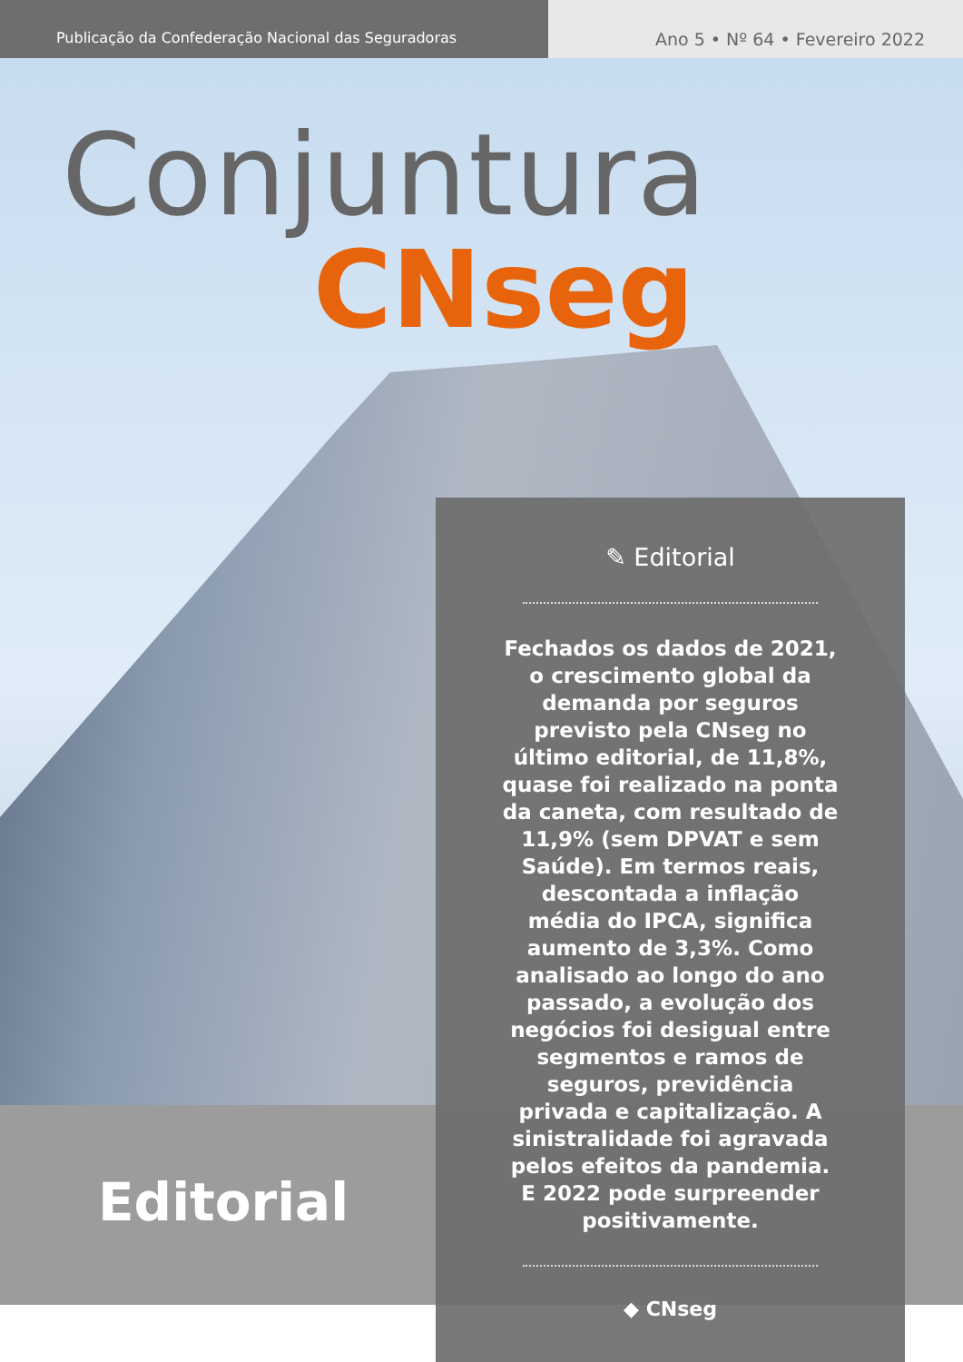Publicação da Confederação Nacional das Seguradoras
Ano 5 • Nº 64 • Fevereiro 2022
Conjuntura
CNseg
Editorial
✎ Editorial
Fechados os dados de 2021, o crescimento global da demanda por seguros previsto pela CNseg no último editorial, de 11,8%, quase foi realizado na ponta da caneta, com resultado de 11,9% (sem DPVAT e sem Saúde). Em termos reais, descontada a inflação média do IPCA, significa aumento de 3,3%. Como analisado ao longo do ano passado, a evolução dos negócios foi desigual entre segmentos e ramos de seguros, previdência privada e capitalização. A sinistralidade foi agravada pelos efeitos da pandemia. E 2022 pode surpreender positivamente.
◆ CNseg